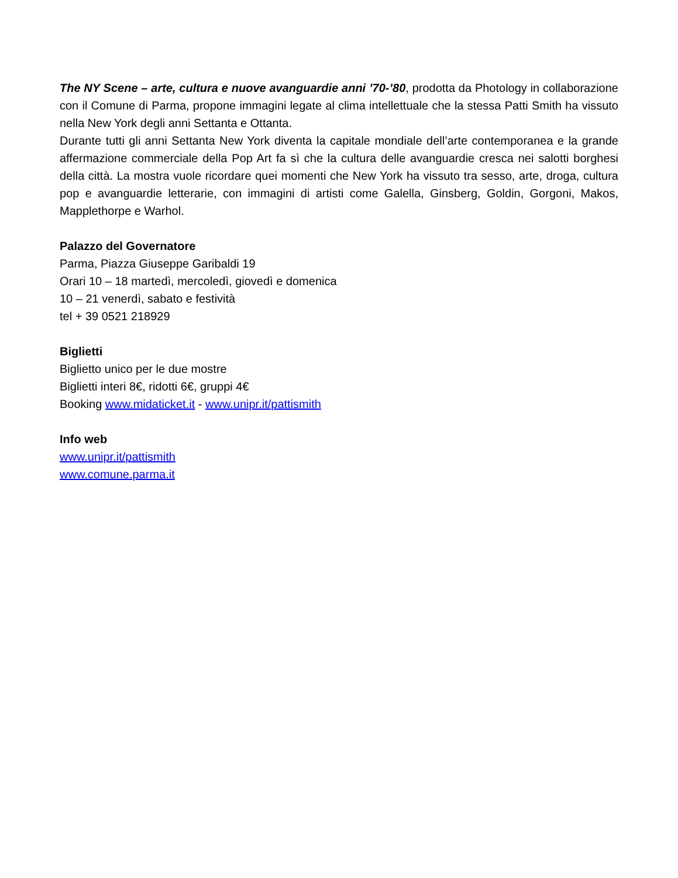The NY Scene – arte, cultura e nuove avanguardie anni ’70-’80, prodotta da Photology in collaborazione con il Comune di Parma, propone immagini legate al clima intellettuale che la stessa Patti Smith ha vissuto nella New York degli anni Settanta e Ottanta.
Durante tutti gli anni Settanta New York diventa la capitale mondiale dell’arte contemporanea e la grande affermazione commerciale della Pop Art fa sì che la cultura delle avanguardie cresca nei salotti borghesi della città. La mostra vuole ricordare quei momenti che New York ha vissuto tra sesso, arte, droga, cultura pop e avanguardie letterarie, con immagini di artisti come Galella, Ginsberg, Goldin, Gorgoni, Makos, Mapplethorpe e Warhol.
Palazzo del Governatore
Parma, Piazza Giuseppe Garibaldi 19
Orari 10 – 18 martedì, mercoledì, giovedì e domenica
10 – 21 venerdì, sabato e festività
tel + 39 0521 218929
Biglietti
Biglietto unico per le due mostre
Biglietti interi 8€, ridotti 6€, gruppi 4€
Booking www.midaticket.it - www.unipr.it/pattismith
Info web
www.unipr.it/pattismith
www.comune.parma.it